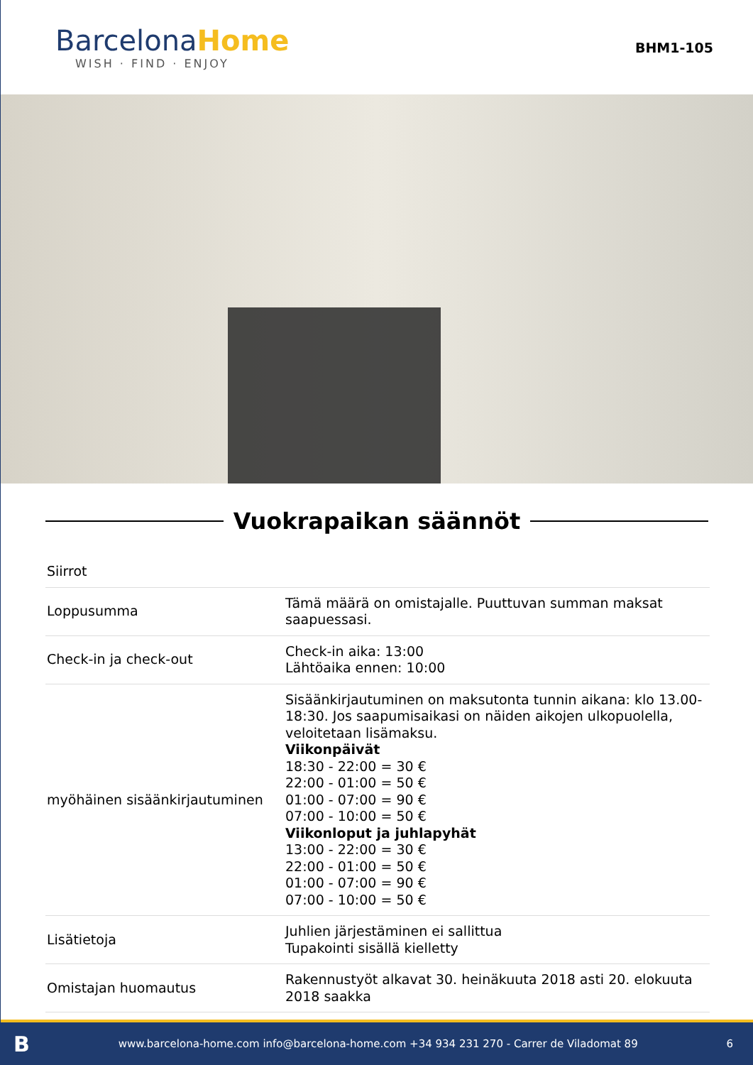Barcelona Home
WISH · FIND · ENJOY
BHM1-105
Vuokrapaikan säännöt
| Siirrot | |
| Loppusumma | Tämä määrä on omistajalle. Puuttuvan summan maksat saapuessasi. |
| Check-in ja check-out | Check-in aika: 13:00 Lähtöaika ennen: 10:00 |
| myöhäinen sisäänkirjautuminen | Sisäänkirjautuminen on maksutonta tunnin aikana: klo 13.00-18:30. Jos saapumisaikasi on näiden aikojen ulkopuolella, veloitetaan lisämaksu. Viikonpäivät 18:30 - 22:00 = 30 € 22:00 - 01:00 = 50 € 01:00 - 07:00 = 90 € 07:00 - 10:00 = 50 € Viikonloput ja juhlapyhät 13:00 - 22:00 = 30 € 22:00 - 01:00 = 50 € 01:00 - 07:00 = 90 € 07:00 - 10:00 = 50 € |
| Lisätietoja | Juhlien järjestäminen ei sallittua Tupakointi sisällä kielletty |
| Omistajan huomautus | Rakennustyöt alkavat 30. heinäkuuta 2018 asti 20. elokuuta 2018 saakka |
Bwww.barcelona-home.com info@barcelona-home.com +34 934 231 270 - Carrer de Viladomat 89 6